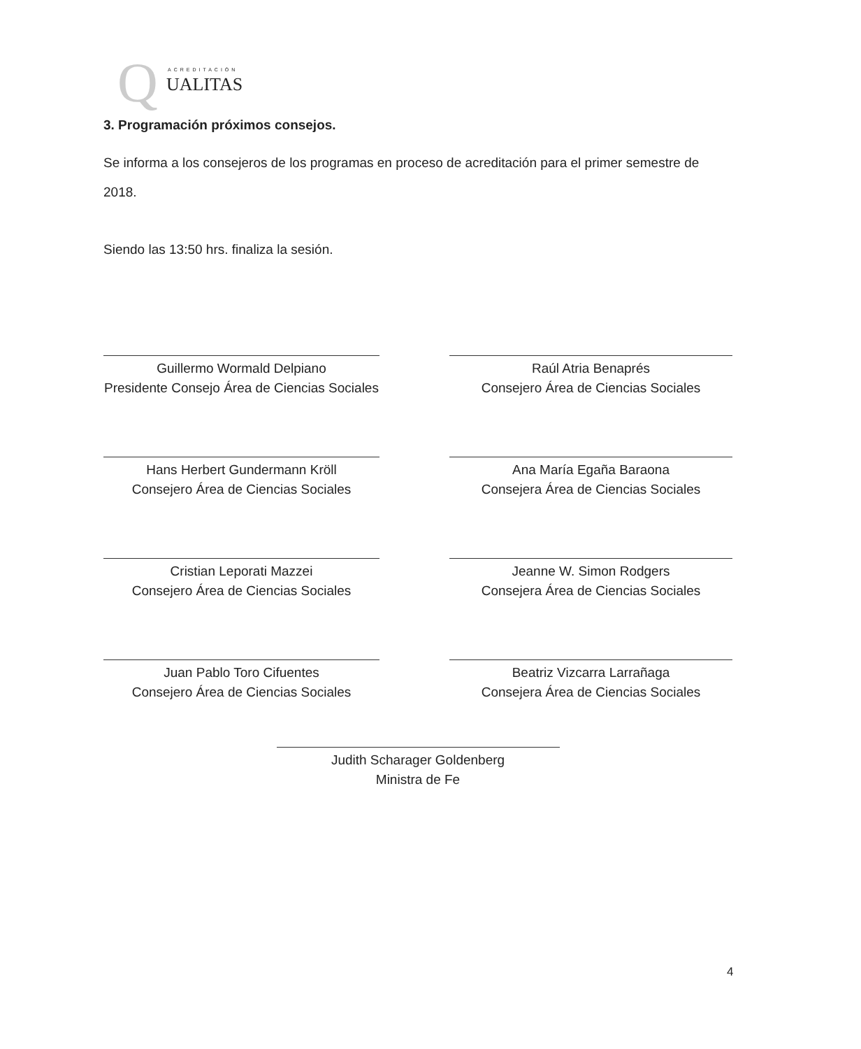Q ACREDITACIÓN
UALITAS
3. Programación próximos consejos.
Se informa a los consejeros de los programas en proceso de acreditación para el primer semestre de 2018.
Siendo las 13:50 hrs. finaliza la sesión.
Guillermo Wormald Delpiano
Presidente Consejo Área de Ciencias Sociales
Raúl Atria Benaprés
Consejero Área de Ciencias Sociales
Hans Herbert Gundermann Kröll
Consejero Área de Ciencias Sociales
Ana María Egaña Baraona
Consejera Área de Ciencias Sociales
Cristian Leporati Mazzei
Consejero Área de Ciencias Sociales
Jeanne W. Simon Rodgers
Consejera Área de Ciencias Sociales
Juan Pablo Toro Cifuentes
Consejero Área de Ciencias Sociales
Beatriz Vizcarra Larrañaga
Consejera Área de Ciencias Sociales
Judith Scharager Goldenberg
Ministra de Fe
4